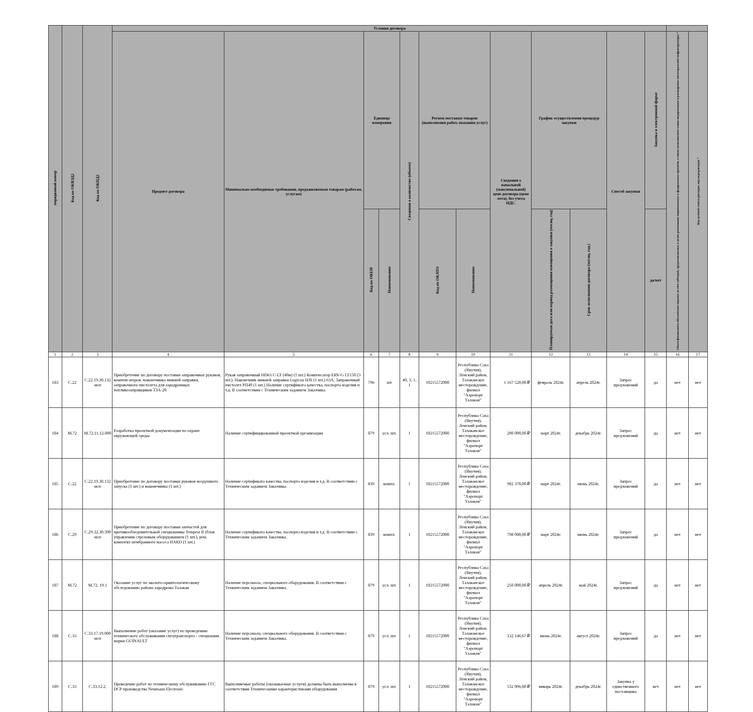| порядковый номер | Код по ОКВЭД2 | Код по ОКПД2 | Условия договора | | | | | | | | | | | | | |
| --- | --- | --- | --- | --- | --- | --- | --- | --- | --- | --- | --- | --- | --- | --- | --- | --- |
| | | | Предмет договора | Минимально необходимые требования, предъявляемым товарам (работам, услугам) | Единица измерения | | Сведения о количестве (объеме) | Регион поставки товаров (выполнения работ, оказания услуг) | | Сведения о начальной (максимальной) цене договора (цене лота), без учета НДС. | График осуществления процедур закупки | | Способ закупки | Закупка в электронной форме | Объем финансового обеспечения закупки за счет субсидий, предоставляемых в целях реализации национальных и федеральных проектов, а также комплексного плана модернизации и расширения магистральной инфраструктуры * | Код целевой статьи расходов, код вида расходов * |
| | | | | | Код по ОКЕИ | Наименование | | Код по ОКАТО | Наименование | | Планируемая дата или период размещения извещения о закупки (месяц, год) | Срок исполнения договора (месяц, год.) | | да/нет | | |
| 1 | 2 | 3 | 4 | 5 | 6 | 7 | 8 | 9 | 10 | 11 | 12 | 13 | 14 | 15 | 16 | 17 |
| 183 | C.22 | C.22.19.30.132 мсп | Приобретение по договору поставки заправочных рукавов, компенсаторов, наконечника нижней заправки, заправочного пистолета для аэродромных топливозаправщиков ТЗА-20 | Рукав заправочный HD63 C-LT (40м) (1 шт.) Компенсатор ERV-G LT150 (3 шт.). Наконечник нижней заправки Logicon HJS (1 шт.) 63А. Заправочный пистолет РП40 (1 шт.) Наличие сертификата качества, паспорта изделия и т.д. В соответствии с Техническим заданием Заказчика. | 796 | шт | 40, 3, 1, 1 | 10215572000 | Республика Саха (Якутия), Ленский район, Талаканское месторождение, филиал "Аэропорт Талакан" | 1 167 520,00 ₽ | февраль 2024г. | апрель 2024г. | Запрос предложений | да | нет | нет |
| 184 | M.72 | M.72.11.12.000 | Разработка проектной документации по охране окружающей среды | Наличие сертифицированной проектной организации | 879 | усл. шт. | 1 | 10215572000 | Республика Саха (Якутия), Ленский район, Талаканское месторождение, филиал "Аэропорт Талакан" | 200 000,00 ₽ | март 2024г. | декабрь 2024г. | Запрос предложений | да | нет | нет |
| 185 | C.22 | C.22.19.30.132 мсп | Приобретение по договору поставки рукавов воздушного запуска (1 шт.) и наконечника (1 шт.) | Наличие сертификата качества, паспорта изделия и т.д. В соответствии с Техническим заданием Заказчика. | 839 | компл. | 1 | 10215572000 | Республика Саха (Якутия), Ленский район, Талаканское месторождение, филиал "Аэропорт Талакан" | 902 370,00 ₽ | март 2024г. | июнь 2024г. | Запрос предложений | да | нет | нет |
| 186 | C.29 | C.29.32.30.390 мсп | Приобретение по договору поставки запчастей для противообледенительной спецмашины Tempest II (блок управления стреловым оборудованием (1 шт.), рем. комплект мембранного насоса HARD (1 шт.) | Наличие сертификата качества, паспорта изделия и т.д. В соответствии с Техническим заданием Заказчика. | 839 | компл. | 1 | 10215572000 | Республика Саха (Якутия), Ленский район, Талаканское месторождение, филиал "Аэропорт Талакан" | 798 000,00 ₽ | март 2024г. | июнь 2024г. | Запрос предложений | да | нет | нет |
| 187 | M.72 | M.72. 19.1 | Оказание услуг по эколого-орнитологическому обследованию района аэродрома Талакан | Наличие персонала, специального оборудования. В соответствии с Техническим заданием Заказчика. | 879 | усл. шт. | 1 | 10215572000 | Республика Саха (Якутия), Ленский район, Талаканское месторождение, филиал "Аэропорт Талакан" | 250 000,00 ₽ | апрель 2024г. | май 2024г. | Запрос предложений | да | нет | нет |
| 188 | C.33 | C.33.17.19.000 мсп | Выполнение работ (оказание услуг) по проведению технического обслуживания спецтранспорта - спецмашин марки GUINAULT | Наличие персонала, специального оборудования. В соответствии с Техническим заданием Заказчика. | 879 | усл. шт. | 1 | 10215572000 | Республика Саха (Якутия), Ленский район, Талаканское месторождение, филиал "Аэропорт Талакан" | 132 146,67 ₽ | июнь 2024г. | август 2024г. | Запрос предложений | да | нет | нет |
| 189 | C.33 | C.33.12.2. | Проведение работ по техническому обслуживанию ГГС DCP производства Neumann Electronic | Выполняемые работы (оказываемые услуги) должны быть выполнены в соответствии Техническими характеристиками оборудования | 879 | усл. шт. | 1 | 10215572000 | Республика Саха (Якутия), Ленский район, Талаканское месторождение, филиал "Аэропорт Талакан" | 532 096,00 ₽ | январь 2024г. | декабрь 2024г. | Закупка у единственного поставщика | нет | нет | нет |